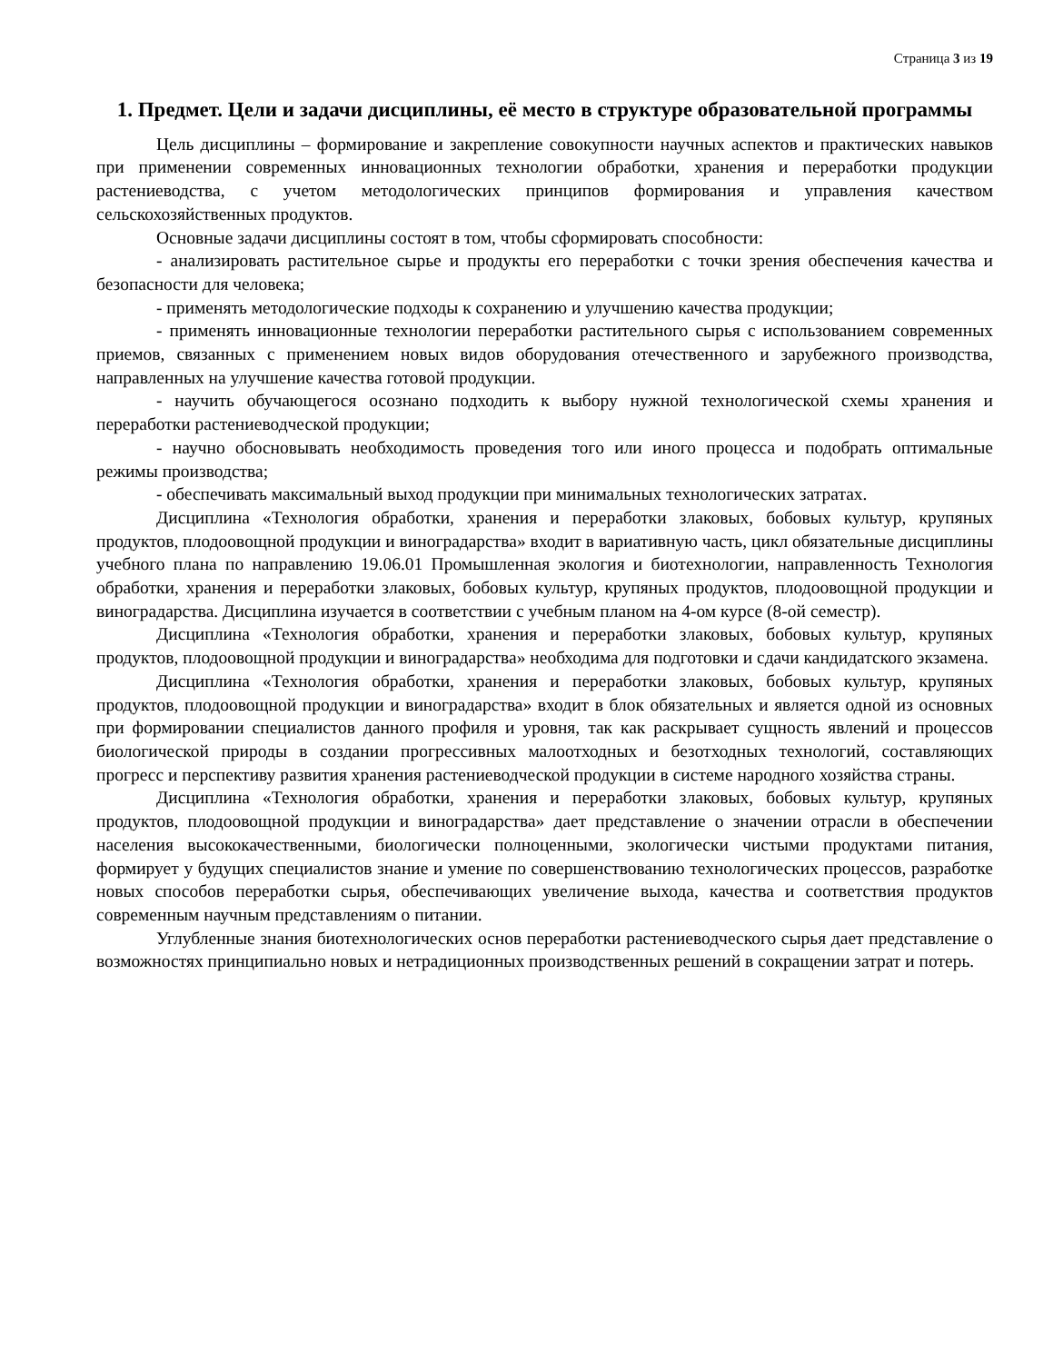Страница 3 из 19
1. Предмет. Цели и задачи дисциплины, её место в структуре образовательной программы
Цель дисциплины – формирование и закрепление совокупности научных аспектов и практических навыков при применении современных инновационных технологии обработки, хранения и переработки продукции растениеводства, с учетом методологических принципов формирования и управления качеством сельскохозяйственных продуктов.
Основные задачи дисциплины состоят в том, чтобы сформировать способности:
- анализировать растительное сырье и продукты его переработки с точки зрения обеспечения качества и безопасности для человека;
- применять методологические подходы к сохранению и улучшению качества продукции;
- применять инновационные технологии переработки растительного сырья с использованием современных приемов, связанных с применением новых видов оборудования отечественного и зарубежного производства, направленных на улучшение качества готовой продукции.
- научить обучающегося осознано подходить к выбору нужной технологической схемы хранения и переработки растениеводческой продукции;
- научно обосновывать необходимость проведения того или иного процесса и подобрать оптимальные режимы производства;
- обеспечивать максимальный выход продукции при минимальных технологических затратах.
Дисциплина «Технология обработки, хранения и переработки злаковых, бобовых культур, крупяных продуктов, плодоовощной продукции и виноградарства» входит в вариативную часть, цикл обязательные дисциплины учебного плана по направлению 19.06.01 Промышленная экология и биотехнологии, направленность Технология обработки, хранения и переработки злаковых, бобовых культур, крупяных продуктов, плодоовощной продукции и виноградарства. Дисциплина изучается в соответствии с учебным планом на 4-ом курсе (8-ой семестр).
Дисциплина «Технология обработки, хранения и переработки злаковых, бобовых культур, крупяных продуктов, плодоовощной продукции и виноградарства» необходима для подготовки и сдачи кандидатского экзамена.
Дисциплина «Технология обработки, хранения и переработки злаковых, бобовых культур, крупяных продуктов, плодоовощной продукции и виноградарства» входит в блок обязательных и является одной из основных при формировании специалистов данного профиля и уровня, так как раскрывает сущность явлений и процессов биологической природы в создании прогрессивных малоотходных и безотходных технологий, составляющих прогресс и перспективу развития хранения растениеводческой продукции в системе народного хозяйства страны.
Дисциплина «Технология обработки, хранения и переработки злаковых, бобовых культур, крупяных продуктов, плодоовощной продукции и виноградарства» дает представление о значении отрасли в обеспечении населения высококачественными, биологически полноценными, экологически чистыми продуктами питания, формирует у будущих специалистов знание и умение по совершенствованию технологических процессов, разработке новых способов переработки сырья, обеспечивающих увеличение выхода, качества и соответствия продуктов современным научным представлениям о питании.
Углубленные знания биотехнологических основ переработки растениеводческого сырья дает представление о возможностях принципиально новых и нетрадиционных производственных решений в сокращении затрат и потерь.